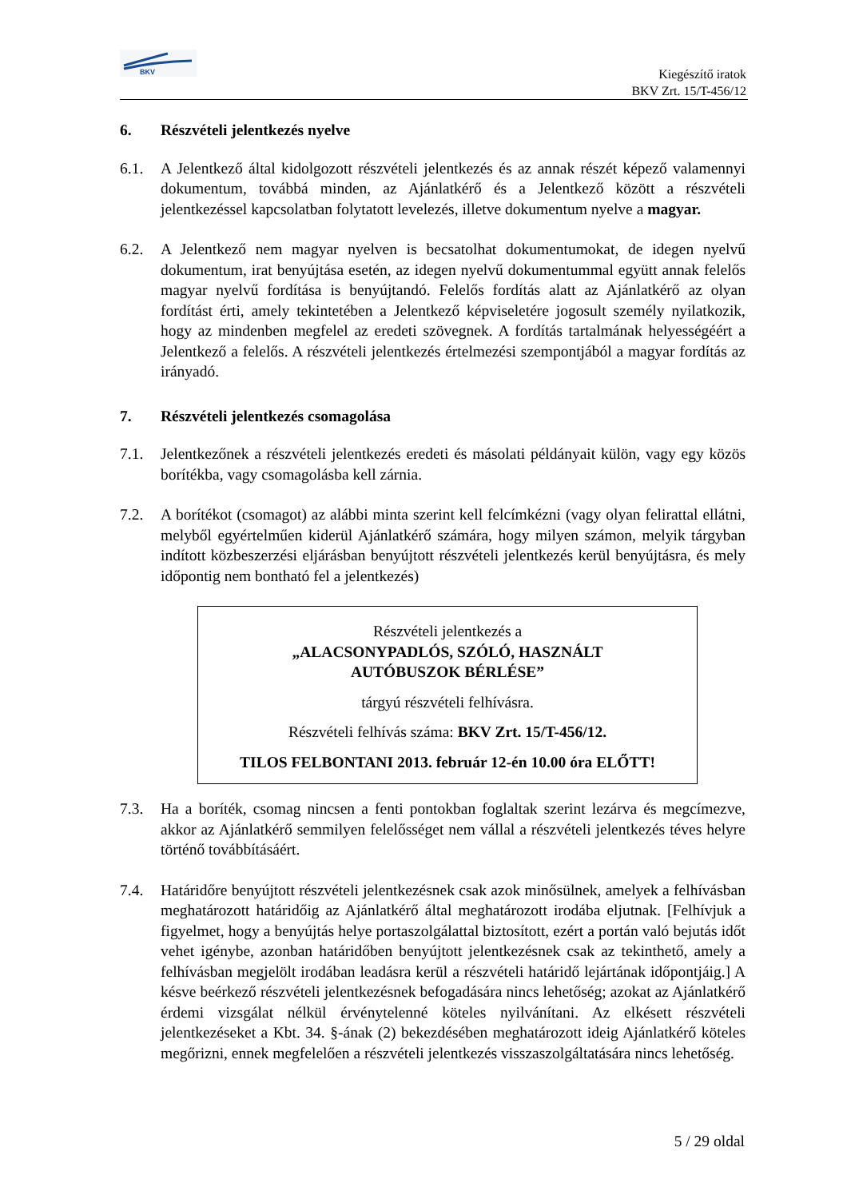BKV
Kiegészítő iratok
BKV Zrt. 15/T-456/12
6. Részvételi jelentkezés nyelve
6.1. A Jelentkező által kidolgozott részvételi jelentkezés és az annak részét képező valamennyi dokumentum, továbbá minden, az Ajánlatkérő és a Jelentkező között a részvételi jelentkezéssel kapcsolatban folytatott levelezés, illetve dokumentum nyelve a magyar.
6.2. A Jelentkező nem magyar nyelven is becsatolhat dokumentumokat, de idegen nyelvű dokumentum, irat benyújtása esetén, az idegen nyelvű dokumentummal együtt annak felelős magyar nyelvű fordítása is benyújtandó. Felelős fordítás alatt az Ajánlatkérő az olyan fordítást érti, amely tekintetében a Jelentkező képviseletére jogosult személy nyilatkozik, hogy az mindenben megfelel az eredeti szövegnek. A fordítás tartalmának helyességéért a Jelentkező a felelős. A részvételi jelentkezés értelmezési szempontjából a magyar fordítás az irányadó.
7. Részvételi jelentkezés csomagolása
7.1. Jelentkezőnek a részvételi jelentkezés eredeti és másolati példányait külön, vagy egy közös borítékba, vagy csomagolásba kell zárnia.
7.2. A borítékot (csomagot) az alábbi minta szerint kell felcímkézni (vagy olyan felirattal ellátni, melyből egyértelműen kiderül Ajánlatkérő számára, hogy milyen számon, melyik tárgyban indított közbeszerzési eljárásban benyújtott részvételi jelentkezés kerül benyújtásra, és mely időpontig nem bontható fel a jelentkezés)
Részvételi jelentkezés a
„ALACSONYPADLÓS, SZÓLÓ, HASZNÁLT
AUTÓBUSZOK BÉRLÉSE”
tárgyú részvételi felhívásra.
Részvételi felhívás száma: BKV Zrt. 15/T-456/12.
TILOS FELBONTANI 2013. február 12-én 10.00 óra ELŐTT!
7.3. Ha a boríték, csomag nincsen a fenti pontokban foglaltak szerint lezárva és megcímezve, akkor az Ajánlatkérő semmilyen felelősséget nem vállal a részvételi jelentkezés téves helyre történő továbbításáért.
7.4. Határidőre benyújtott részvételi jelentkezésnek csak azok minősülnek, amelyek a felhívásban meghatározott határidőig az Ajánlatkérő által meghatározott irodába eljutnak. [Felhívjuk a figyelmet, hogy a benyújtás helye portaszolgálattal biztosított, ezért a portán való bejutás időt vehet igénybe, azonban határidőben benyújtott jelentkezésnek csak az tekinthető, amely a felhívásban megjelölt irodában leadásra kerül a részvételi határidő lejártának időpontjáig.] A késve beérkező részvételi jelentkezésnek befogadására nincs lehetőség; azokat az Ajánlatkérő érdemi vizsgálat nélkül érvénytelenné köteles nyilvánítani. Az elkésett részvételi jelentkezéseket a Kbt. 34. §-ának (2) bekezdésében meghatározott ideig Ajánlatkérő köteles megőrizni, ennek megfelelően a részvételi jelentkezés visszaszolgáltatására nincs lehetőség.
5 / 29 oldal